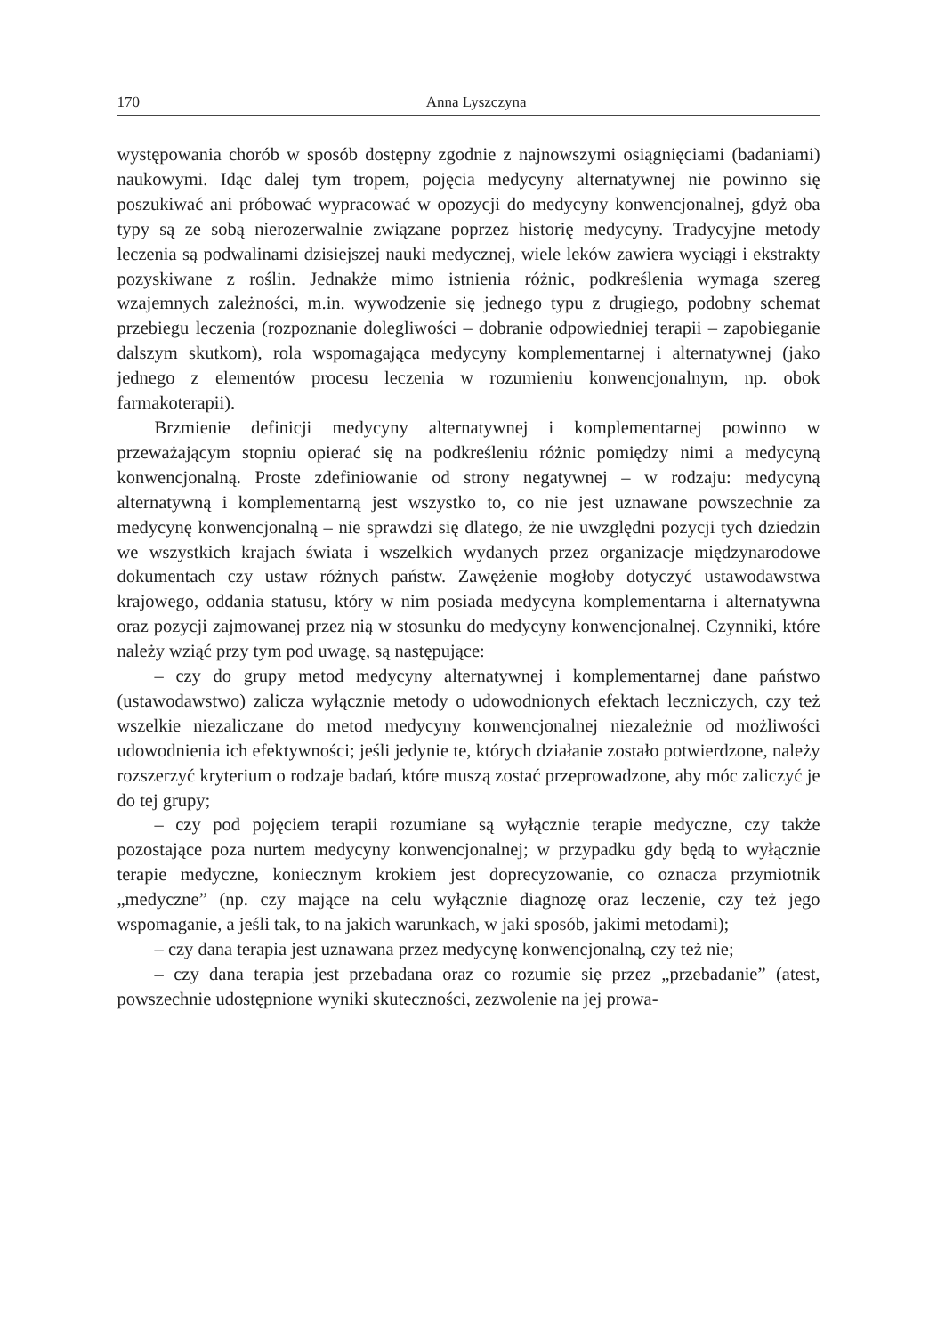170 Anna Lyszczyna
występowania chorób w sposób dostępny zgodnie z najnowszymi osiągnięciami (badaniami) naukowymi. Idąc dalej tym tropem, pojęcia medycyny alternatywnej nie powinno się poszukiwać ani próbować wypracować w opozycji do medycyny konwencjonalnej, gdyż oba typy są ze sobą nierozerwalnie związane poprzez historię medycyny. Tradycyjne metody leczenia są podwalinami dzisiejszej nauki medycznej, wiele leków zawiera wyciągi i ekstrakty pozyskiwane z roślin. Jednakże mimo istnienia różnic, podkreślenia wymaga szereg wzajemnych zależności, m.in. wywodzenie się jednego typu z drugiego, podobny schemat przebiegu leczenia (rozpoznanie dolegliwości – dobranie odpowiedniej terapii – zapobieganie dalszym skutkom), rola wspomagająca medycyny komplementarnej i alternatywnej (jako jednego z elementów procesu leczenia w rozumieniu konwencjonalnym, np. obok farmakoterapii).
Brzmienie definicji medycyny alternatywnej i komplementarnej powinno w przeważającym stopniu opierać się na podkreśleniu różnic pomiędzy nimi a medycyną konwencjonalną. Proste zdefiniowanie od strony negatywnej – w rodzaju: medycyną alternatywną i komplementarną jest wszystko to, co nie jest uznawane powszechnie za medycynę konwencjonalną – nie sprawdzi się dlatego, że nie uwzględni pozycji tych dziedzin we wszystkich krajach świata i wszelkich wydanych przez organizacje międzynarodowe dokumentach czy ustaw różnych państw. Zawężenie mogłoby dotyczyć ustawodawstwa krajowego, oddania statusu, który w nim posiada medycyna komplementarna i alternatywna oraz pozycji zajmowanej przez nią w stosunku do medycyny konwencjonalnej. Czynniki, które należy wziąć przy tym pod uwagę, są następujące:
– czy do grupy metod medycyny alternatywnej i komplementarnej dane państwo (ustawodawstwo) zalicza wyłącznie metody o udowodnionych efektach leczniczych, czy też wszelkie niezaliczane do metod medycyny konwencjonalnej niezależnie od możliwości udowodnienia ich efektywności; jeśli jedynie te, których działanie zostało potwierdzone, należy rozszerzyć kryterium o rodzaje badań, które muszą zostać przeprowadzone, aby móc zaliczyć je do tej grupy;
– czy pod pojęciem terapii rozumiane są wyłącznie terapie medyczne, czy także pozostające poza nurtem medycyny konwencjonalnej; w przypadku gdy będą to wyłącznie terapie medyczne, koniecznym krokiem jest doprecyzowanie, co oznacza przymiotnik „medyczne” (np. czy mające na celu wyłącznie diagnozę oraz leczenie, czy też jego wspomaganie, a jeśli tak, to na jakich warunkach, w jaki sposób, jakimi metodami);
– czy dana terapia jest uznawana przez medycynę konwencjonalną, czy też nie;
– czy dana terapia jest przebadana oraz co rozumie się przez „przebadanie” (atest, powszechnie udostępnione wyniki skuteczności, zezwolenie na jej prowa-